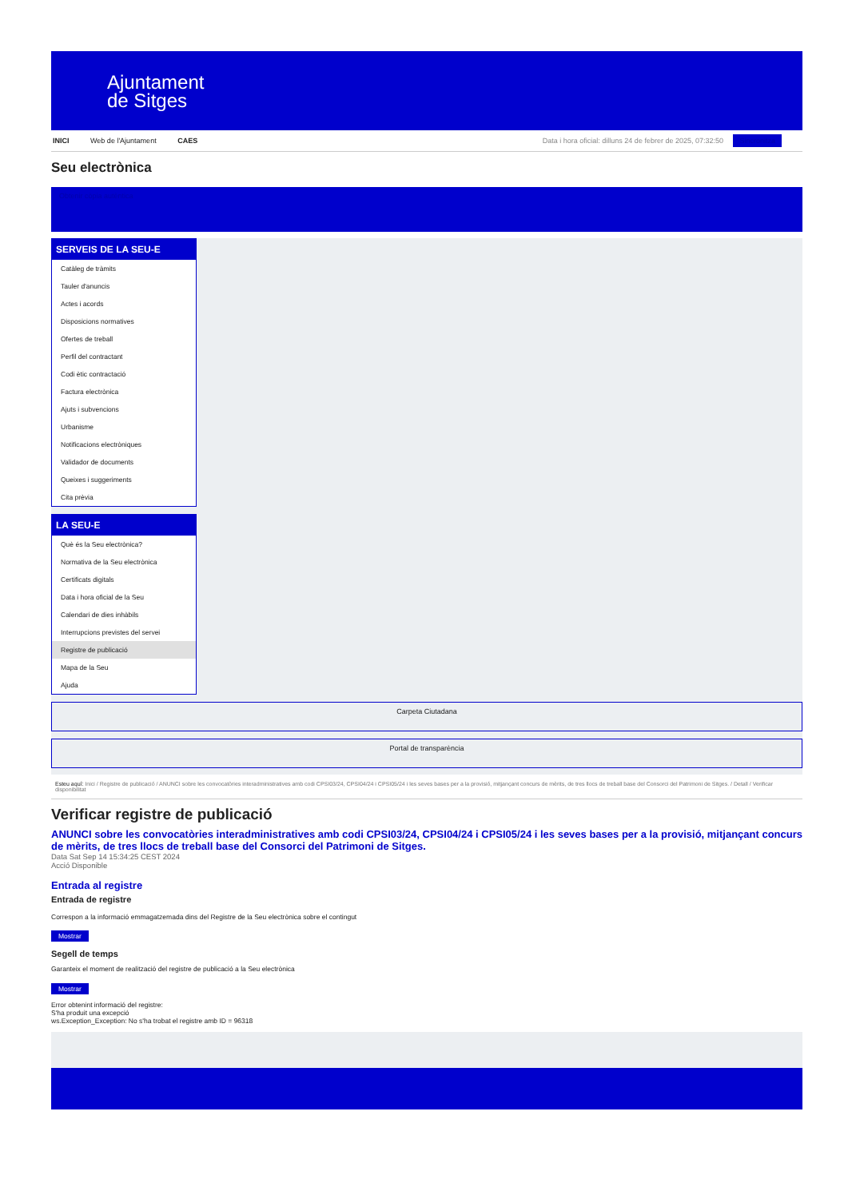Ajuntament
de Sitges
INICI Web de l'Ajuntament CAES Data i hora oficial: dilluns 24 de febrer de 2025, 07:32:50 Sincronitza
Seu electrònica
Obtenir còpia autèntica
SERVEIS DE LA SEU-E
Catàleg de tràmits
Tauler d'anuncis
Actes i acords
Disposicions normatives
Ofertes de treball
Perfil del contractant
Codi ètic contractació
Factura electrònica
Ajuts i subvencions
Urbanisme
Notificacions electròniques
Validador de documents
Queixes i suggeriments
Cita prèvia
LA SEU-E
Què és la Seu electrònica?
Normativa de la Seu electrònica
Certificats digitals
Data i hora oficial de la Seu
Calendari de dies inhàbils
Interrupcions previstes del servei
Registre de publicació
Mapa de la Seu
Ajuda
Carpeta Ciutadana
Portal de transparència
Esteu aquí: Inici / Registre de publicació / ANUNCI sobre les convocatòries interadministratives amb codi CPSI03/24, CPSI04/24 i CPSI05/24 i les seves bases per a la provisió, mitjançant concurs de mèrits, de tres llocs de treball base del Consorci del Patrimoni de Sitges. / Detall / Verificar disponibilitat
Verificar registre de publicació
ANUNCI sobre les convocatòries interadministratives amb codi CPSI03/24, CPSI04/24 i CPSI05/24 i les seves bases per a la provisió, mitjançant concurs de mèrits, de tres llocs de treball base del Consorci del Patrimoni de Sitges.
Data Sat Sep 14 15:34:25 CEST 2024
Acció Disponible
Entrada al registre
Entrada de registre
Correspon a la informació emmagatzemada dins del Registre de la Seu electrònica sobre el contingut
Mostrar
Segell de temps
Garanteix el moment de realització del registre de publicació a la Seu electrònica
Mostrar
Error obtenint informació del registre:
S'ha produit una excepció
ws.Exception_Exception: No s'ha trobat el registre amb ID = 96318